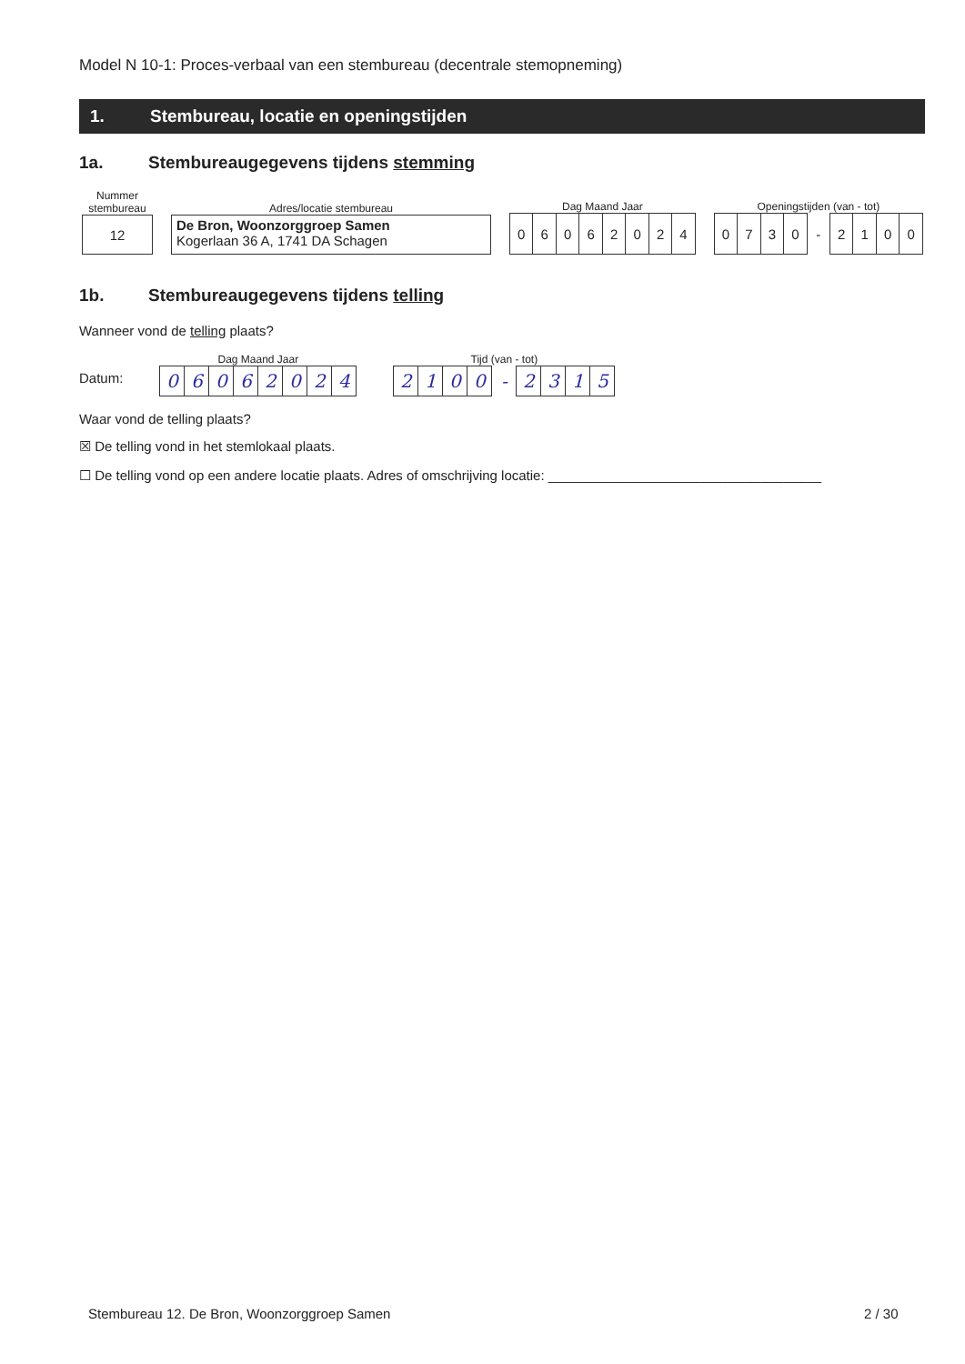Model N 10-1: Proces-verbaal van een stembureau (decentrale stemopneming)
1. Stembureau, locatie en openingstijden
1a. Stembureaugegevens tijdens stemming
Nummer
stembureau
12
Adres/locatie stembureau
De Bron, Woonzorggroep Samen
Kogerlaan 36 A, 1741 DA Schagen
Dag Maand Jaar
| 0 | 6 | 0 | 6 | 2 | 0 | 2 | 4 |
Openingstijden (van - tot)
| 0 | 7 | 3 | 0 | - | 2 | 1 | 0 | 0 |
1b. Stembureaugegevens tijdens telling
Wanneer vond de telling plaats?
Datum:
Dag Maand Jaar
| 0 | 6 | 0 | 6 | 2 | 0 | 2 | 4 |
Tijd (van - tot)
| 2 | 1 | 0 | 0 | - | 2 | 3 | 1 | 5 |
Waar vond de telling plaats?
☒ De telling vond in het stemlokaal plaats.
☐ De telling vond op een andere locatie plaats. Adres of omschrijving locatie: ____________________________________
Stembureau 12. De Bron, Woonzorggroep Samen
2 / 30